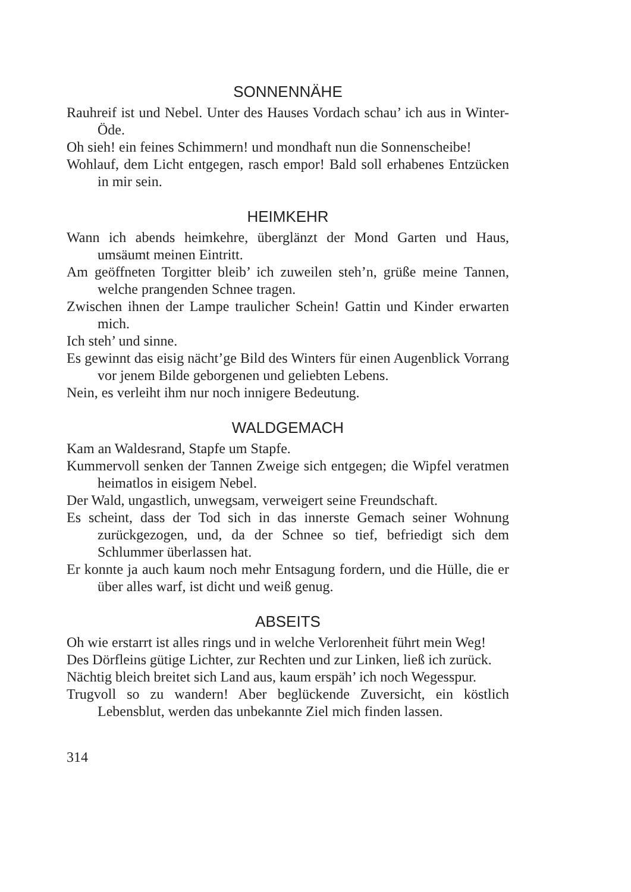SONNENNÄHE
Rauhreif ist und Nebel. Unter des Hauses Vordach schau’ ich aus in Winter-Öde.
Oh sieh! ein feines Schimmern! und mondhaft nun die Sonnenscheibe!
Wohlauf, dem Licht entgegen, rasch empor! Bald soll erhabenes Entzücken in mir sein.
HEIMKEHR
Wann ich abends heimkehre, überglänzt der Mond Garten und Haus, umsäumt meinen Eintritt.
Am geöffneten Torgitter bleib’ ich zuweilen steh’n, grüße meine Tannen, welche prangenden Schnee tragen.
Zwischen ihnen der Lampe traulicher Schein! Gattin und Kinder erwarten mich.
Ich steh’ und sinne.
Es gewinnt das eisig nächt’ge Bild des Winters für einen Augenblick Vorrang vor jenem Bilde geborgenen und geliebten Lebens.
Nein, es verleiht ihm nur noch innigere Bedeutung.
WALDGEMACH
Kam an Waldesrand, Stapfe um Stapfe.
Kummervoll senken der Tannen Zweige sich entgegen; die Wipfel veratmen heimatlos in eisigem Nebel.
Der Wald, ungastlich, unwegsam, verweigert seine Freundschaft.
Es scheint, dass der Tod sich in das innerste Gemach seiner Wohnung zurückgezogen, und, da der Schnee so tief, befriedigt sich dem Schlummer überlassen hat.
Er konnte ja auch kaum noch mehr Entsagung fordern, und die Hülle, die er über alles warf, ist dicht und weiß genug.
ABSEITS
Oh wie erstarrt ist alles rings und in welche Verlorenheit führt mein Weg!
Des Dörfleins gütige Lichter, zur Rechten und zur Linken, ließ ich zurück.
Nächtig bleich breitet sich Land aus, kaum erspäh’ ich noch Wegesspur.
Trugvoll so zu wandern! Aber beglückende Zuversicht, ein köstlich Lebensblut, werden das unbekannte Ziel mich finden lassen.
314